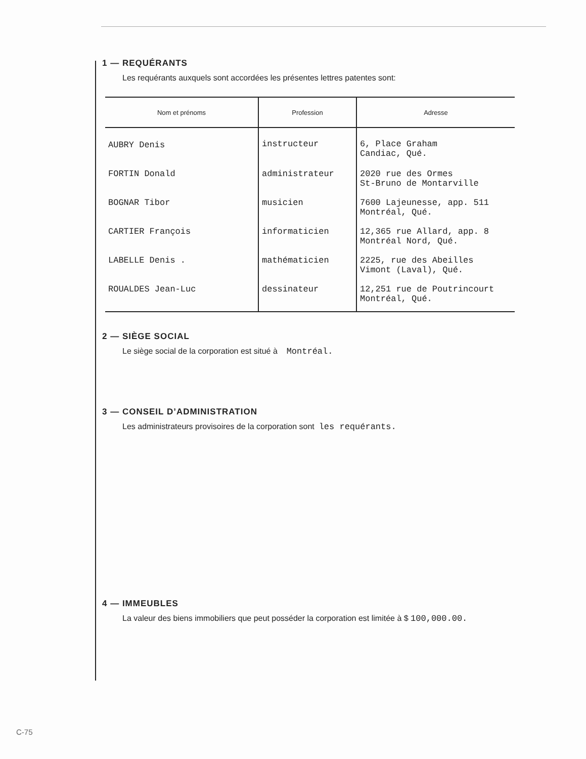1 — REQUÉRANTS
Les requérants auxquels sont accordées les présentes lettres patentes sont:
| Nom et prénoms | Profession | Adresse |
| --- | --- | --- |
| AUBRY Denis | instructeur | 6, Place Graham Candiac, Qué. |
| FORTIN Donald | administrateur | 2020 rue des Ormes St-Bruno de Montarville |
| BOGNAR Tibor | musicien | 7600 Lajeunesse, app. 511 Montréal, Qué. |
| CARTIER François | informaticien | 12,365 rue Allard, app. 8 Montréal Nord, Qué. |
| LABELLE Denis . | mathématicien | 2225, rue des Abeilles Vimont (Laval), Qué. |
| ROUALDES Jean-Luc | dessinateur | 12,251 rue de Poutrincourt Montréal, Qué. |
2 — SIÈGE SOCIAL
Le siège social de la corporation est situé à Montréal.
3 — CONSEIL D’ADMINISTRATION
Les administrateurs provisoires de la corporation sont les requérants.
4 — IMMEUBLES
La valeur des biens immobiliers que peut posséder la corporation est limitée à $ 100,000.00.
C-75